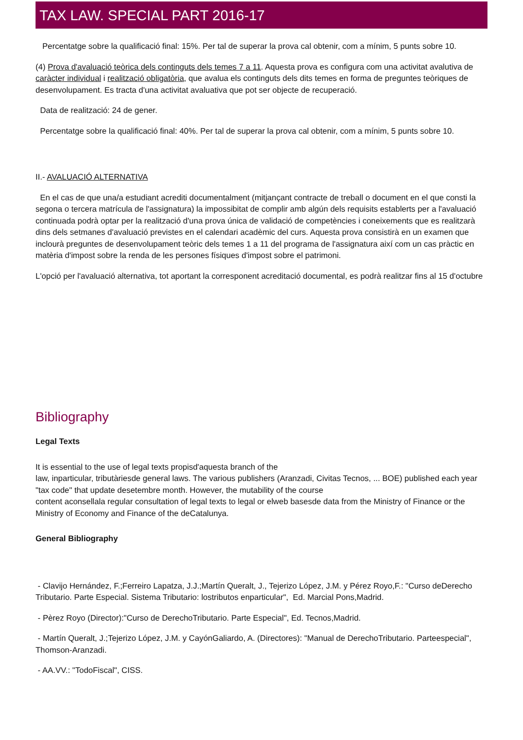TAX LAW. SPECIAL PART 2016-17
Percentatge sobre la qualificació final: 15%. Per tal de superar la prova cal obtenir, com a mínim, 5 punts sobre 10.
(4) Prova d'avaluació teòrica dels continguts dels temes 7 a 11. Aquesta prova es configura com una activitat avalutiva de caràcter individual i realització obligatòria, que avalua els continguts dels dits temes en forma de preguntes teòriques de desenvolupament. Es tracta d'una activitat avaluativa que pot ser objecte de recuperació.
Data de realització: 24 de gener.
Percentatge sobre la qualificació final: 40%. Per tal de superar la prova cal obtenir, com a mínim, 5 punts sobre 10.
II.- AVALUACIÓ ALTERNATIVA
En el cas de que una/a estudiant acrediti documentalment (mitjançant contracte de treball o document en el que consti la segona o tercera matrícula de l'assignatura) la impossibitat de complir amb algún dels requisits establerts per a l'avaluació continuada podrà optar per la realització d'una prova única de validació de competències i coneixements que es realitzarà dins dels setmanes d'avaluació previstes en el calendari acadèmic del curs. Aquesta prova consistirà en un examen que inclourà preguntes de desenvolupament teòric dels temes 1 a 11 del programa de l'assignatura així com un cas pràctic en matèria d'impost sobre la renda de les persones físiques d'impost sobre el patrimoni.
L'opció per l'avaluació alternativa, tot aportant la corresponent acreditació documental, es podrà realitzar fins al 15 d'octubre
Bibliography
Legal Texts
It is essential to the use of legal texts propisd'aquesta branch of the
law, inparticular, tributàriesde general laws. The various publishers (Aranzadi, Civitas Tecnos, ... BOE) published each year "tax code" that update desetembre month. However, the mutability of the course
content aconsellala regular consultation of legal texts to legal or elweb basesde data from the Ministry of Finance or the Ministry of Economy and Finance of the deCatalunya.
General Bibliography
- Clavijo Hernández, F.;Ferreiro Lapatza, J.J.;Martín Queralt, J., Tejerizo López, J.M. y Pérez Royo,F.: "Curso deDerecho Tributario. Parte Especial. Sistema Tributario: lostributos enparticular", Ed. Marcial Pons,Madrid.
- Pèrez Royo (Director):"Curso de DerechoTributario. Parte Especial", Ed. Tecnos,Madrid.
- Martín Queralt, J.;Tejerizo López, J.M. y CayónGaliardo, A. (Directores): "Manual de DerechoTributario. Parteespecial", Thomson-Aranzadi.
- AA.VV.: "TodoFiscal", CISS.